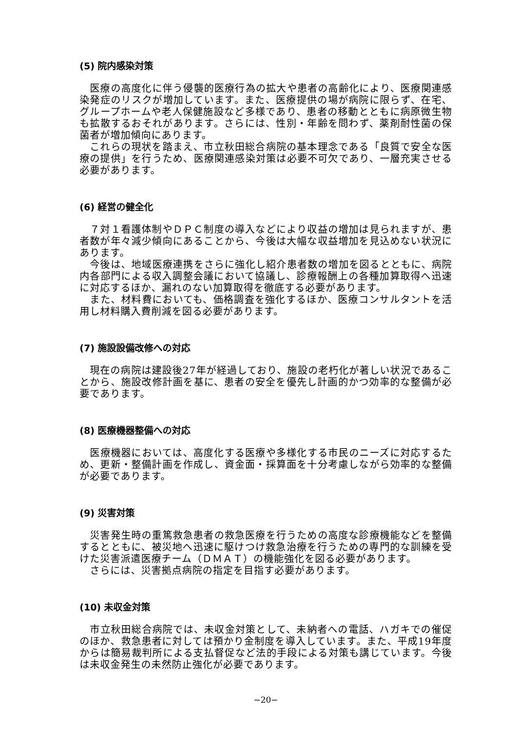(5) 院内感染対策
　医療の高度化に伴う侵襲的医療行為の拡大や患者の高齢化により、医療関連感染発症のリスクが増加しています。また、医療提供の場が病院に限らず、在宅、グループホームや老人保健施設など多様であり、患者の移動とともに病原微生物も拡散するおそれがあります。さらには、性別・年齢を問わず、薬剤耐性菌の保菌者が増加傾向にあります。
　これらの現状を踏まえ、市立秋田総合病院の基本理念である「良質で安全な医療の提供」を行うため、医療関連感染対策は必要不可欠であり、一層充実させる必要があります。
(6) 経営の健全化
　７対１看護体制やＤＰＣ制度の導入などにより収益の増加は見られますが、患者数が年々減少傾向にあることから、今後は大幅な収益増加を見込めない状況にあります。
　今後は、地域医療連携をさらに強化し紹介患者数の増加を図るとともに、病院内各部門による収入調整会議において協議し、診療報酬上の各種加算取得へ迅速に対応するほか、漏れのない加算取得を徹底する必要があります。
　また、材料費においても、価格調査を強化するほか、医療コンサルタントを活用し材料購入費削減を図る必要があります。
(7) 施設設備改修への対応
　現在の病院は建設後27年が経過しており、施設の老朽化が著しい状況であることから、施設改修計画を基に、患者の安全を優先し計画的かつ効率的な整備が必要であります。
(8) 医療機器整備への対応
　医療機器においては、高度化する医療や多様化する市民のニーズに対応するため、更新・整備計画を作成し、資金面・採算面を十分考慮しながら効率的な整備が必要であります。
(9) 災害対策
　災害発生時の重篤救急患者の救急医療を行うための高度な診療機能などを整備するとともに、被災地へ迅速に駆けつけ救急治療を行うための専門的な訓練を受けた災害派遣医療チーム（ＤＭＡＴ）の機能強化を図る必要があります。
　さらには、災害拠点病院の指定を目指す必要があります。
(10) 未収金対策
　市立秋田総合病院では、未収金対策として、未納者への電話、ハガキでの催促のほか、救急患者に対しては預かり金制度を導入しています。また、平成19年度からは簡易裁判所による支払督促など法的手段による対策も講じています。今後は未収金発生の未然防止強化が必要であります。
−20−